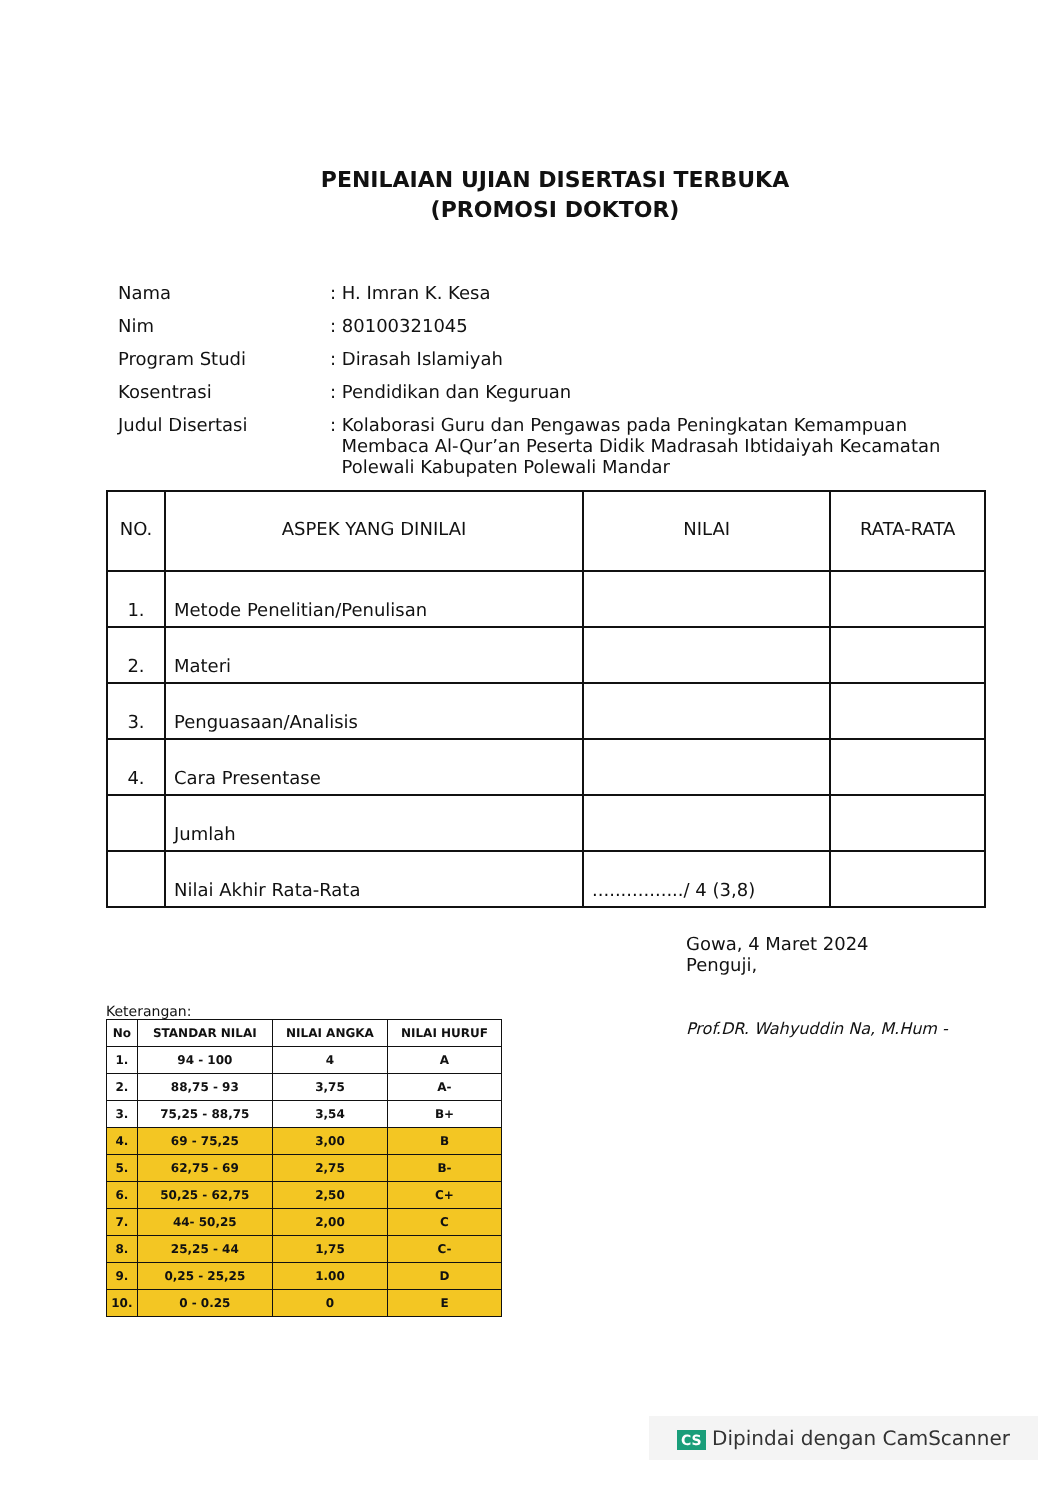PENILAIAN UJIAN DISERTASI TERBUKA
(PROMOSI DOKTOR)
| Nama | : H. Imran K. Kesa |
| Nim | : 80100321045 |
| Program Studi | : Dirasah Islamiyah |
| Kosentrasi | : Pendidikan dan Keguruan |
| Judul Disertasi | : Kolaborasi Guru dan Pengawas pada Peningkatan Kemampuan Membaca Al-Qur’an Peserta Didik Madrasah Ibtidaiyah Kecamatan Polewali Kabupaten Polewali Mandar |
| NO. | ASPEK YANG DINILAI | NILAI | RATA-RATA |
| --- | --- | --- | --- |
| 1. | Metode Penelitian/Penulisan | | |
| 2. | Materi | | |
| 3. | Penguasaan/Analisis | | |
| 4. | Cara Presentase | | |
| | Jumlah | | |
| | Nilai Akhir Rata-Rata | ................/ 4 (3,8) | |
Keterangan:
| No | STANDAR NILAI | NILAI ANGKA | NILAI HURUF |
| --- | --- | --- | --- |
| 1. | 94 - 100 | 4 | A |
| 2. | 88,75 - 93 | 3,75 | A- |
| 3. | 75,25 - 88,75 | 3,54 | B+ |
| 4. | 69 - 75,25 | 3,00 | B |
| 5. | 62,75 - 69 | 2,75 | B- |
| 6. | 50,25 - 62,75 | 2,50 | C+ |
| 7. | 44- 50,25 | 2,00 | C |
| 8. | 25,25 - 44 | 1,75 | C- |
| 9. | 0,25 - 25,25 | 1.00 | D |
| 10. | 0 - 0.25 | 0 | E |
Gowa, 4 Maret 2024
Penguji,
Prof.DR. Wahyuddin Na, M.Hum -
CS Dipindai dengan CamScanner